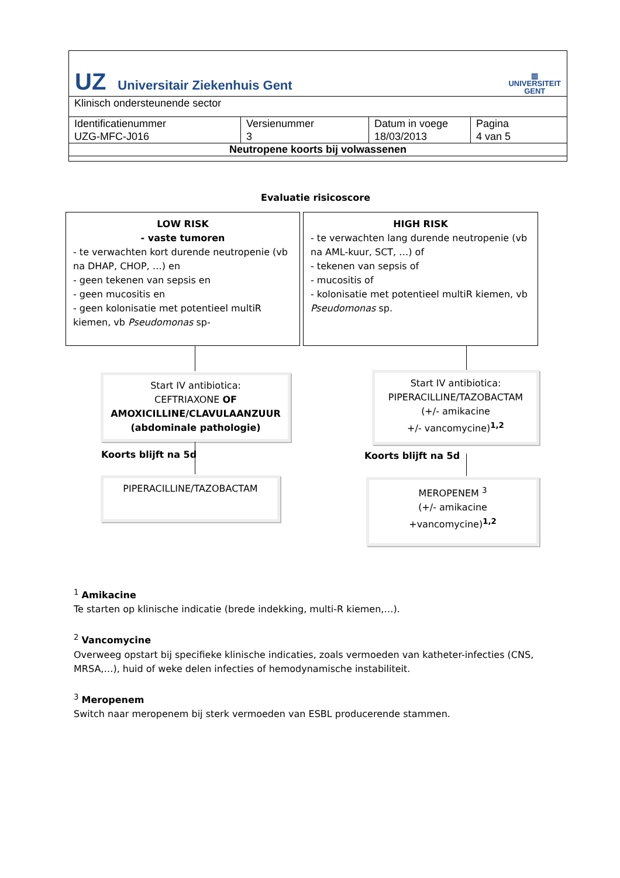UZ Universitair Ziekenhuis Gent
▥
UNIVERSITEIT
GENT
Klinisch ondersteunende sector
| Identificatienummer UZG-MFC-J016 | Versienummer 3 | Datum in voege 18/03/2013 | Pagina 4 van 5 |
Neutropene koorts bij volwassenen
Evaluatie risicoscore
LOW RISK
- vaste tumoren
- te verwachten kort durende neutropenie (vb na DHAP, CHOP, …) en
- geen tekenen van sepsis en
- geen mucositis en
- geen kolonisatie met potentieel multiR kiemen, vb Pseudomonas sp-
HIGH RISK
- te verwachten lang durende neutropenie (vb na AML-kuur, SCT, …) of
- tekenen van sepsis of
- mucositis of
- kolonisatie met potentieel multiR kiemen, vb Pseudomonas sp.
Start IV antibiotica:
CEFTRIAXONE OF
AMOXICILLINE/CLAVULAANZUUR
(abdominale pathologie)
Start IV antibiotica:
PIPERACILLINE/TAZOBACTAM
(+/- amikacine
+/- vancomycine)<sup>1,2</sup>
Koorts blijft na 5d Koorts blijft na 5d
PIPERACILLINE/TAZOBACTAM
MEROPENEM <sup>3</sup>
(+/- amikacine
+vancomycine)<sup>1,2</sup>
<sup>1</sup> Amikacine
Te starten op klinische indicatie (brede indekking, multi-R kiemen,…).
<sup>2</sup> Vancomycine
Overweeg opstart bij specifieke klinische indicaties, zoals vermoeden van katheter-infecties (CNS, MRSA,…), huid of weke delen infecties of hemodynamische instabiliteit.
<sup>3</sup> Meropenem
Switch naar meropenem bij sterk vermoeden van ESBL producerende stammen.